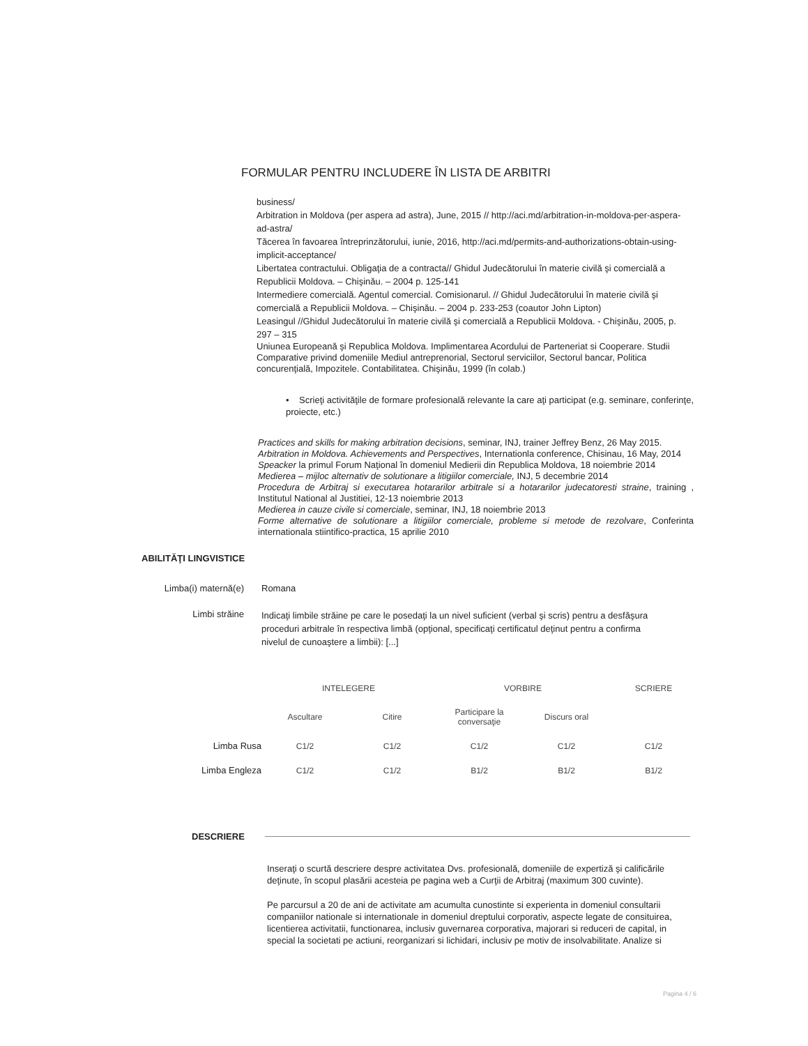FORMULAR PENTRU INCLUDERE ÎN LISTA DE ARBITRI
business/
Arbitration in Moldova (per aspera ad astra), June, 2015 // http://aci.md/arbitration-in-moldova-per-aspera-ad-astra/
Tăcerea în favoarea întreprinzătorului, iunie, 2016, http://aci.md/permits-and-authorizations-obtain-using-implicit-acceptance/
Libertatea contractului. Obligaţia de a contracta// Ghidul Judecătorului în materie civilă şi comercială a Republicii Moldova. – Chişinău. – 2004 p. 125-141
Intermediere comercială. Agentul comercial. Comisionarul. // Ghidul Judecătorului în materie civilă şi comercială a Republicii Moldova. – Chişinău. – 2004 p. 233-253 (coautor John Lipton)
Leasingul //Ghidul Judecătorului în materie civilă şi comercială a Republicii Moldova. - Chişinău, 2005, p. 297 – 315
Uniunea Europeană şi Republica Moldova. Implimentarea Acordului de Parteneriat si Cooperare. Studii Comparative privind domeniile Mediul antreprenorial, Sectorul serviciilor, Sectorul bancar, Politica concurenţială, Impozitele. Contabilitatea. Chişinău, 1999 (în colab.)
• Scrieţi activităţile de formare profesională relevante la care aţi participat (e.g. seminare, conferinţe, proiecte, etc.)
Practices and skills for making arbitration decisions, seminar, INJ, trainer Jeffrey Benz, 26 May 2015.
Arbitration in Moldova. Achievements and Perspectives, Internationla conference, Chisinau, 16 May, 2014
Speacker la primul Forum Naţional în domeniul Medierii din Republica Moldova, 18 noiembrie 2014
Medierea – mijloc alternativ de solutionare a litigiilor comerciale, INJ, 5 decembrie 2014
Procedura de Arbitraj si executarea hotararilor arbitrale si a hotararilor judecatoresti straine, training , Institutul National al Justitiei, 12-13 noiembrie 2013
Medierea in cauze civile si comerciale, seminar, INJ, 18 noiembrie 2013
Forme alternative de solutionare a litigiilor comerciale, probleme si metode de rezolvare, Conferinta internationala stiintifico-practica, 15 aprilie 2010
ABILITĂŢI LINGVISTICE
Limba(i) maternă(e) Romana
Limbi străine
Indicaţi limbile străine pe care le posedaţi la un nivel suficient (verbal şi scris) pentru a desfăşura proceduri arbitrale în respectiva limbă (opţional, specificaţi certificatul deţinut pentru a confirma nivelul de cunoaştere a limbii): [...]
| | INTELEGERE | | VORBIRE | | SCRIERE |
| --- | --- | --- | --- | --- | --- |
| | Ascultare | Citire | Participare la conversaţie | Discurs oral | |
| Limba Rusa | C1/2 | C1/2 | C1/2 | C1/2 | C1/2 |
| Limba Engleza | C1/2 | C1/2 | B1/2 | B1/2 | B1/2 |
DESCRIERE
Inseraţi o scurtă descriere despre activitatea Dvs. profesională, domeniile de expertiză şi calificările deţinute, în scopul plasării acesteia pe pagina web a Curţii de Arbitraj (maximum 300 cuvinte).
Pe parcursul a 20 de ani de activitate am acumulta cunostinte si experienta in domeniul consultarii companiilor nationale si internationale in domeniul dreptului corporativ, aspecte legate de consituirea, licentierea activitatii, functionarea, inclusiv guvernarea corporativa, majorari si reduceri de capital, in special la societati pe actiuni, reorganizari si lichidari, inclusiv pe motiv de insolvabilitate. Analize si
Pagina 4 / 6